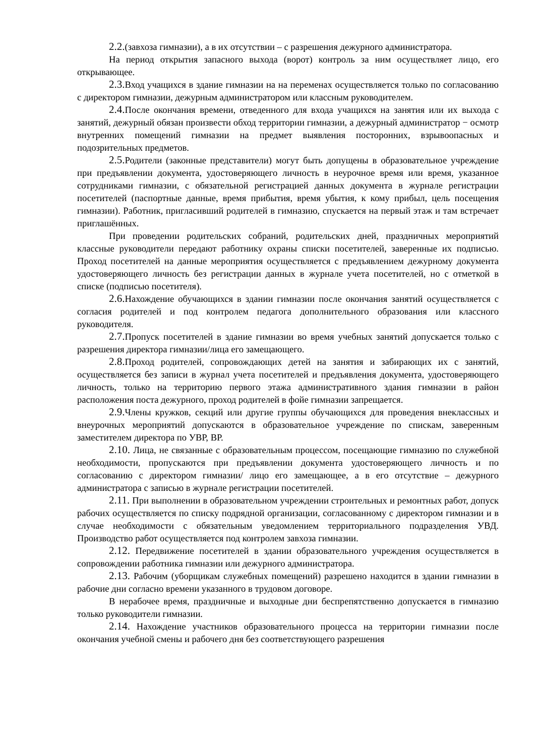2.2.(завхоза гимназии), а в их отсутствии – с разрешения дежурного администратора.
На период открытия запасного выхода (ворот) контроль за ним осуществляет лицо, его открывающее.
2.3. Вход учащихся в здание гимназии на на переменах осуществляется только по согласованию с директором гимназии, дежурным администратором или классным руководителем.
2.4. После окончания времени, отведенного для входа учащихся на занятия или их выхода с занятий, дежурный обязан произвести обход территории гимназии, а дежурный администратор − осмотр внутренних помещений гимназии на предмет выявления посторонних, взрывоопасных и подозрительных предметов.
2.5. Родители (законные представители) могут быть допущены в образовательное учреждение при предъявлении документа, удостоверяющего личность в неурочное время или время, указанное сотрудниками гимназии, с обязательной регистрацией данных документа в журнале регистрации посетителей (паспортные данные, время прибытия, время убытия, к кому прибыл, цель посещения гимназии). Работник, пригласивший родителей в гимназию, спускается на первый этаж и там встречает приглашённых.
При проведении родительских собраний, родительских дней, праздничных мероприятий классные руководители передают работнику охраны списки посетителей, заверенные их подписью. Проход посетителей на данные мероприятия осуществляется с предъявлением дежурному документа удостоверяющего личность без регистрации данных в журнале учета посетителей, но с отметкой в списке (подписью посетителя).
2.6. Нахождение обучающихся в здании гимназии после окончания занятий осуществляется с согласия родителей и под контролем педагога дополнительного образования или классного руководителя.
2.7. Пропуск посетителей в здание гимназии во время учебных занятий допускается только с разрешения директора гимназии/лица его замещающего.
2.8. Проход родителей, сопровождающих детей на занятия и забирающих их с занятий, осуществляется без записи в журнал учета посетителей и предъявления документа, удостоверяющего личность, только на территорию первого этажа административного здания гимназии в район расположения поста дежурного, проход родителей в фойе гимназии запрещается.
2.9. Члены кружков, секций или другие группы обучающихся для проведения внеклассных и внеурочных мероприятий допускаются в образовательное учреждение по спискам, заверенным заместителем директора по УВР, ВР.
2.10. Лица, не связанные с образовательным процессом, посещающие гимназию по служебной необходимости, пропускаются при предъявлении документа удостоверяющего личность и по согласованию с директором гимназии/ лицо его замещающее, а в его отсутствие – дежурного администратора с записью в журнале регистрации посетителей.
2.11. При выполнении в образовательном учреждении строительных и ремонтных работ, допуск рабочих осуществляется по списку подрядной организации, согласованному с директором гимназии и в случае необходимости с обязательным уведомлением территориального подразделения УВД. Производство работ осуществляется под контролем завхоза гимназии.
2.12. Передвижение посетителей в здании образовательного учреждения осуществляется в сопровождении работника гимназии или дежурного администратора.
2.13. Рабочим (уборщикам служебных помещений) разрешено находится в здании гимназии в рабочие дни согласно времени указанного в трудовом договоре.
В нерабочее время, праздничные и выходные дни беспрепятственно допускается в гимназию только руководители гимназии.
2.14. Нахождение участников образовательного процесса на территории гимназии после окончания учебной смены и рабочего дня без соответствующего разрешения